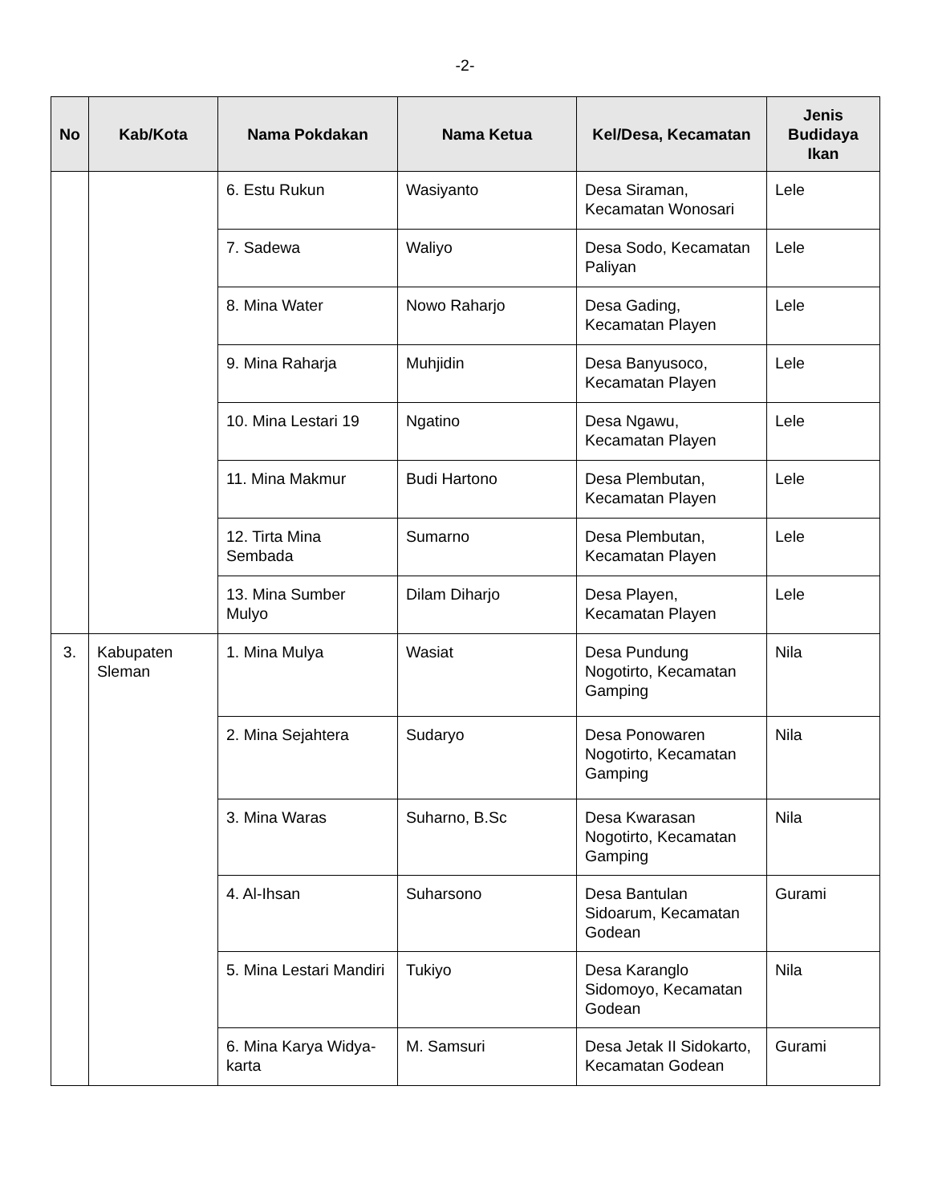-2-
| No | Kab/Kota | Nama Pokdakan | Nama Ketua | Kel/Desa, Kecamatan | Jenis Budidaya Ikan |
| --- | --- | --- | --- | --- | --- |
| | | 6. Estu Rukun | Wasiyanto | Desa Siraman, Kecamatan Wonosari | Lele |
| | | 7. Sadewa | Waliyo | Desa Sodo, Kecamatan Paliyan | Lele |
| | | 8. Mina Water | Nowo Raharjo | Desa Gading, Kecamatan Playen | Lele |
| | | 9. Mina Raharja | Muhjidin | Desa Banyusoco, Kecamatan Playen | Lele |
| | | 10. Mina Lestari 19 | Ngatino | Desa Ngawu, Kecamatan Playen | Lele |
| | | 11. Mina Makmur | Budi Hartono | Desa Plembutan, Kecamatan Playen | Lele |
| | | 12. Tirta Mina Sembada | Sumarno | Desa Plembutan, Kecamatan Playen | Lele |
| | | 13. Mina Sumber Mulyo | Dilam Diharjo | Desa Playen, Kecamatan Playen | Lele |
| 3. | Kabupaten Sleman | 1. Mina Mulya | Wasiat | Desa Pundung Nogotirto, Kecamatan Gamping | Nila |
| | | 2. Mina Sejahtera | Sudaryo | Desa Ponowaren Nogotirto, Kecamatan Gamping | Nila |
| | | 3. Mina Waras | Suharno, B.Sc | Desa Kwarasan Nogotirto, Kecamatan Gamping | Nila |
| | | 4. Al-Ihsan | Suharsono | Desa Bantulan Sidoarum, Kecamatan Godean | Gurami |
| | | 5. Mina Lestari Mandiri | Tukiyo | Desa Karanglo Sidomoyo, Kecamatan Godean | Nila |
| | | 6. Mina Karya Widya-karta | M. Samsuri | Desa Jetak II Sidokarto, Kecamatan Godean | Gurami |